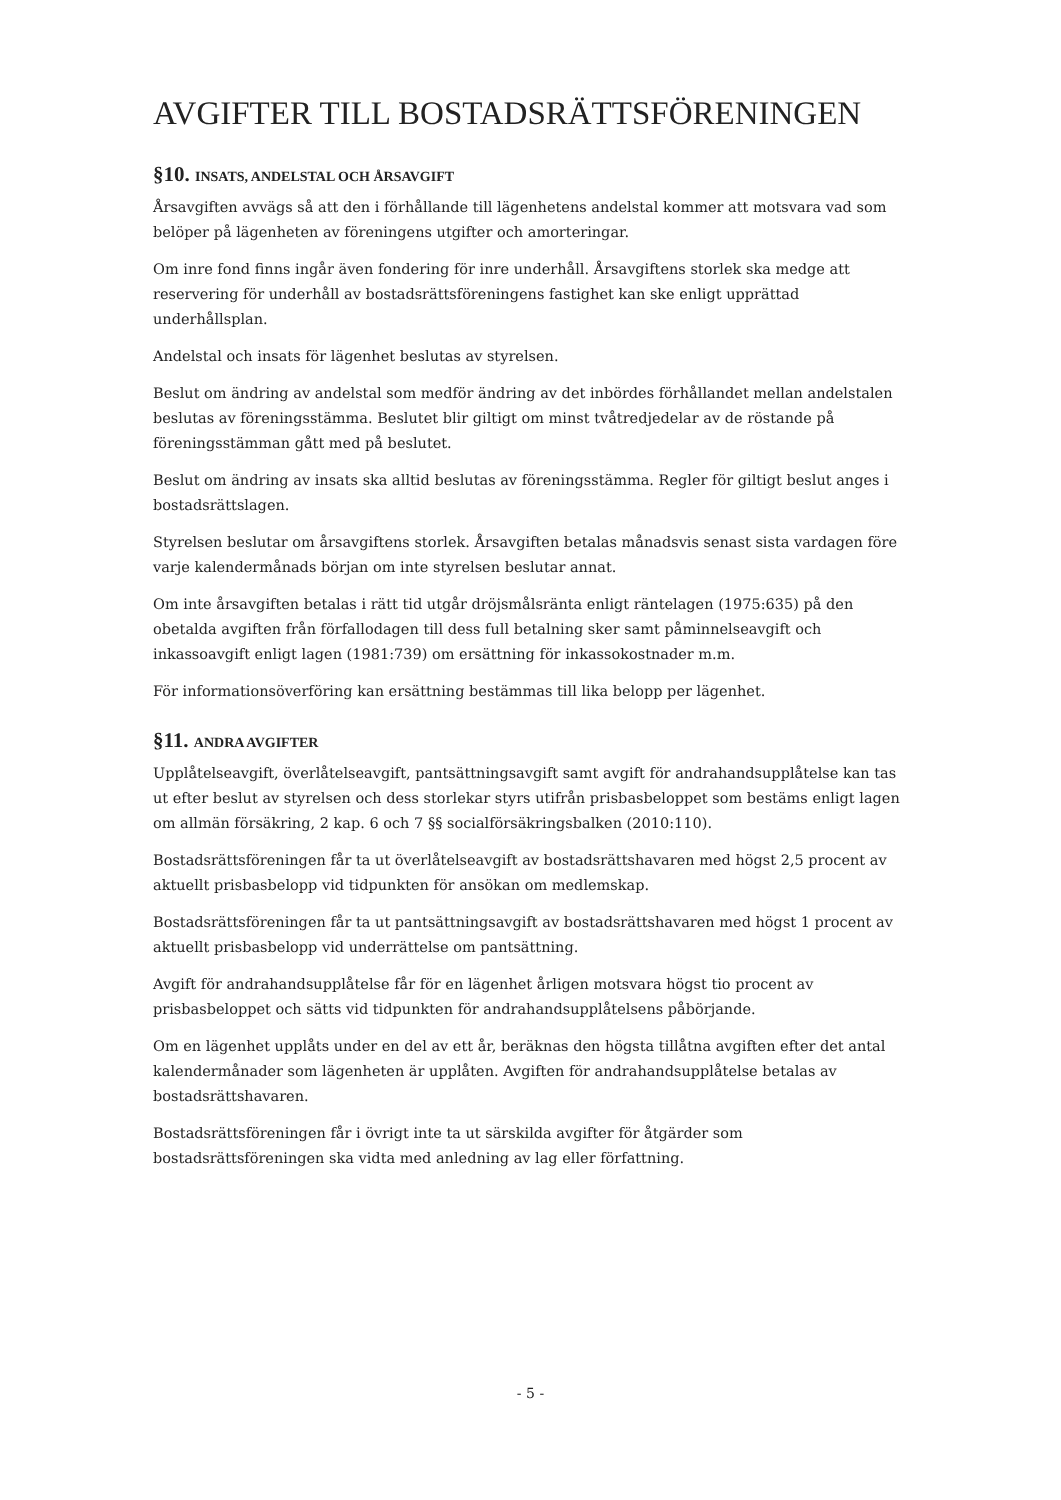AVGIFTER TILL BOSTADSRÄTTSFÖRENINGEN
§10. INSATS, ANDELSTAL OCH ÅRSAVGIFT
Årsavgiften avvägs så att den i förhållande till lägenhetens andelstal kommer att motsvara vad som belöper på lägenheten av föreningens utgifter och amorteringar.
Om inre fond finns ingår även fondering för inre underhåll. Årsavgiftens storlek ska medge att reservering för underhåll av bostadsrättsföreningens fastighet kan ske enligt upprättad underhållsplan.
Andelstal och insats för lägenhet beslutas av styrelsen.
Beslut om ändring av andelstal som medför ändring av det inbördes förhållandet mellan andelstalen beslutas av föreningsstämma. Beslutet blir giltigt om minst tvåtredjedelar av de röstande på föreningsstämman gått med på beslutet.
Beslut om ändring av insats ska alltid beslutas av föreningsstämma. Regler för giltigt beslut anges i bostadsrättslagen.
Styrelsen beslutar om årsavgiftens storlek. Årsavgiften betalas månadsvis senast sista vardagen före varje kalendermånads början om inte styrelsen beslutar annat.
Om inte årsavgiften betalas i rätt tid utgår dröjsmålsränta enligt räntelagen (1975:635) på den obetalda avgiften från förfallodagen till dess full betalning sker samt påminnelseavgift och inkassoavgift enligt lagen (1981:739) om ersättning för inkassokostnader m.m.
För informationsöverföring kan ersättning bestämmas till lika belopp per lägenhet.
§11. ANDRA AVGIFTER
Upplåtelseavgift, överlåtelseavgift, pantsättningsavgift samt avgift för andrahandsupplåtelse kan tas ut efter beslut av styrelsen och dess storlekar styrs utifrån prisbasbeloppet som bestäms enligt lagen om allmän försäkring, 2 kap. 6 och 7 §§ socialförsäkringsbalken (2010:110).
Bostadsrättsföreningen får ta ut överlåtelseavgift av bostadsrättshavaren med högst 2,5 procent av aktuellt prisbasbelopp vid tidpunkten för ansökan om medlemskap.
Bostadsrättsföreningen får ta ut pantsättningsavgift av bostadsrättshavaren med högst 1 procent av aktuellt prisbasbelopp vid underrättelse om pantsättning.
Avgift för andrahandsupplåtelse får för en lägenhet årligen motsvara högst tio procent av prisbasbeloppet och sätts vid tidpunkten för andrahandsupplåtelsens påbörjande.
Om en lägenhet upplåts under en del av ett år, beräknas den högsta tillåtna avgiften efter det antal kalendermånader som lägenheten är upplåten. Avgiften för andrahandsupplåtelse betalas av bostadsrättshavaren.
Bostadsrättsföreningen får i övrigt inte ta ut särskilda avgifter för åtgärder som bostadsrättsföreningen ska vidta med anledning av lag eller författning.
- 5 -